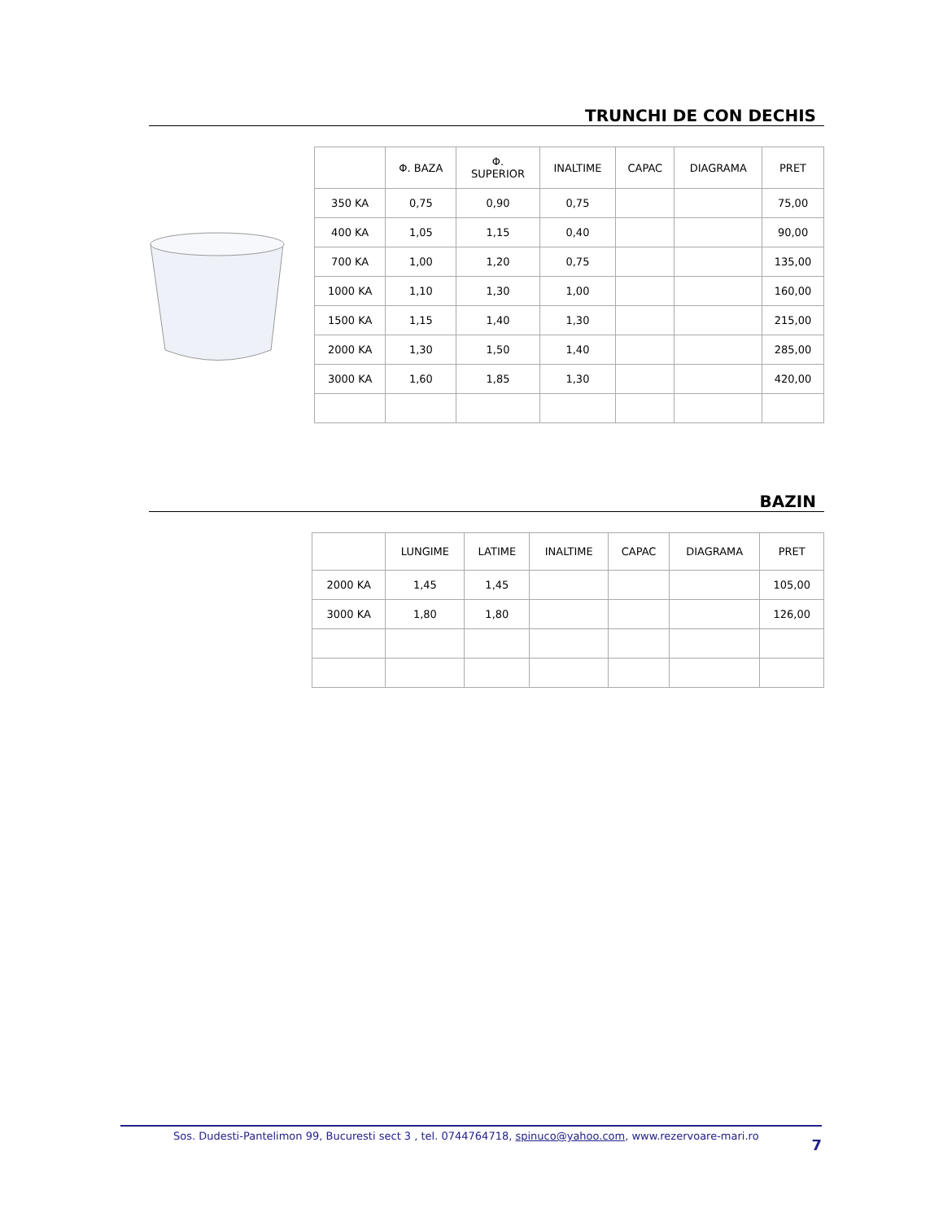TRUNCHI DE CON DECHIS
| | Φ. BAZA | Φ. SUPERIOR | INALTIME | CAPAC | DIAGRAMA | PRET |
| --- | --- | --- | --- | --- | --- | --- |
| 350 KA | 0,75 | 0,90 | 0,75 | | | 75,00 |
| 400 KA | 1,05 | 1,15 | 0,40 | | | 90,00 |
| 700 KA | 1,00 | 1,20 | 0,75 | | | 135,00 |
| 1000 KA | 1,10 | 1,30 | 1,00 | | | 160,00 |
| 1500 KA | 1,15 | 1,40 | 1,30 | | | 215,00 |
| 2000 KA | 1,30 | 1,50 | 1,40 | | | 285,00 |
| 3000 KA | 1,60 | 1,85 | 1,30 | | | 420,00 |
BAZIN
| | LUNGIME | LATIME | INALTIME | CAPAC | DIAGRAMA | PRET |
| --- | --- | --- | --- | --- | --- | --- |
| 2000 KA | 1,45 | 1,45 | | | | 105,00 |
| 3000 KA | 1,80 | 1,80 | | | | 126,00 |
Sos. Dudesti-Pantelimon 99, Bucuresti sect 3 , tel. 0744764718, spinuco@yahoo.com, www.rezervoare-mari.ro 7